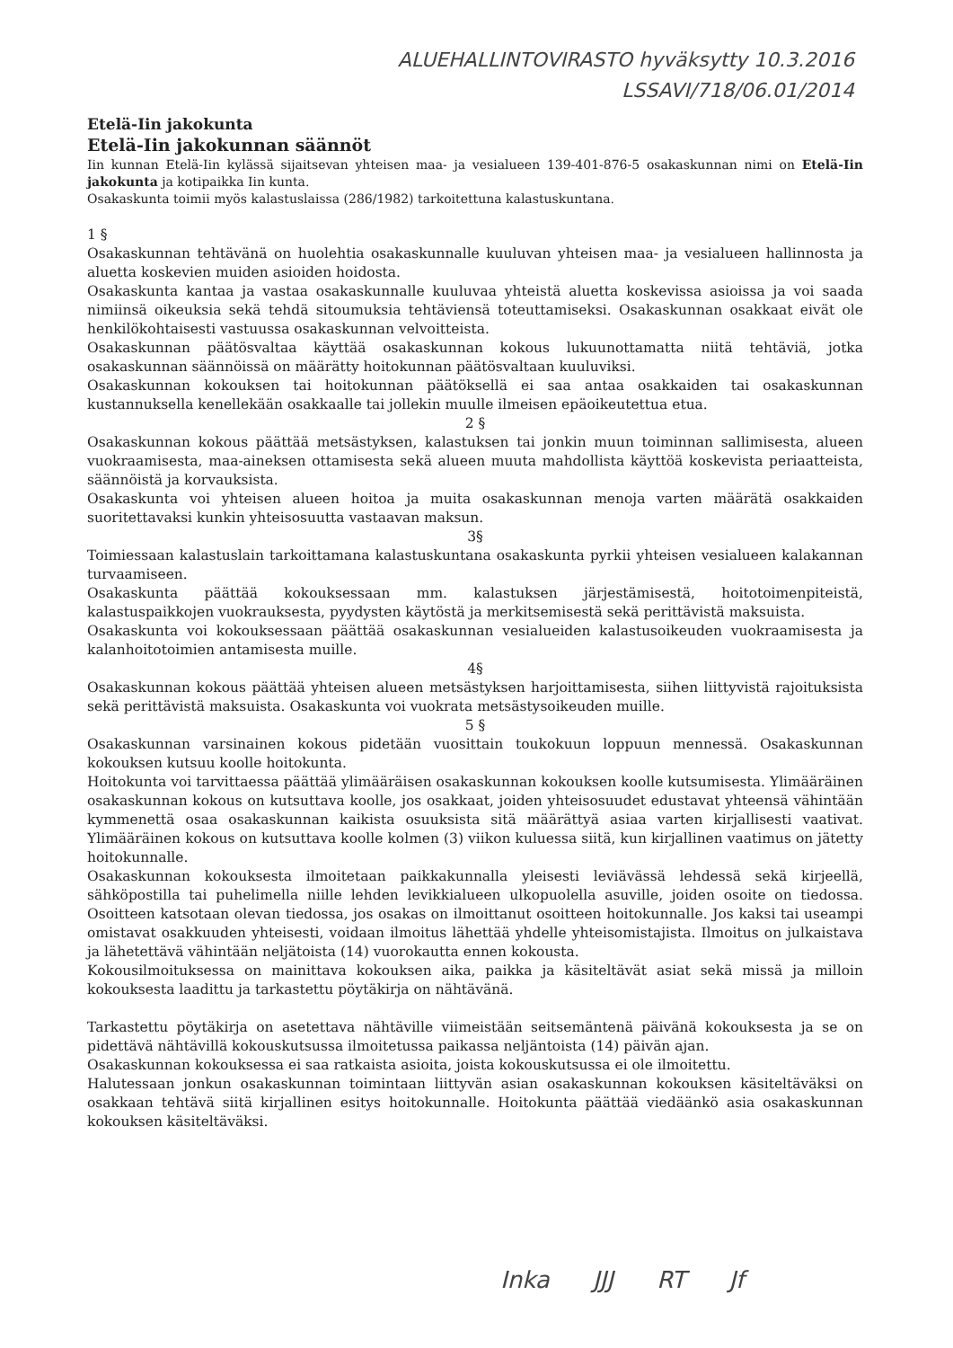ALUEHALLINTOVIRASTO hyväksytty 10.3.2016
LSSAVI/718/06.01/2014
Etelä-Iin jakokunta
Etelä-Iin jakokunnan säännöt
Iin kunnan Etelä-Iin kylässä sijaitsevan yhteisen maa- ja vesialueen 139-401-876-5 osakaskunnan nimi on Etelä-Iin jakokunta ja kotipaikka Iin kunta.
Osakaskunta toimii myös kalastuslaissa (286/1982) tarkoitettuna kalastuskuntana.
1 §
Osakaskunnan tehtävänä on huolehtia osakaskunnalle kuuluvan yhteisen maa- ja vesialueen hallinnosta ja aluetta koskevien muiden asioiden hoidosta.
Osakaskunta kantaa ja vastaa osakaskunnalle kuuluvaa yhteistä aluetta koskevissa asioissa ja voi saada nimiinsä oikeuksia sekä tehdä sitoumuksia tehtäviensä toteuttamiseksi. Osakaskunnan osakkaat eivät ole henkilökohtaisesti vastuussa osakaskunnan velvoitteista.
Osakaskunnan päätösvaltaa käyttää osakaskunnan kokous lukuunottamatta niitä tehtäviä, jotka osakaskunnan säännöissä on määrätty hoitokunnan päätösvaltaan kuuluviksi.
Osakaskunnan kokouksen tai hoitokunnan päätöksellä ei saa antaa osakkaiden tai osakaskunnan kustannuksella kenellekään osakkaalle tai jollekin muulle ilmeisen epäoikeutettua etua.
2 §
Osakaskunnan kokous päättää metsästyksen, kalastuksen tai jonkin muun toiminnan sallimisesta, alueen vuokraamisesta, maa-aineksen ottamisesta sekä alueen muuta mahdollista käyttöä koskevista periaatteista, säännöistä ja korvauksista.
Osakaskunta voi yhteisen alueen hoitoa ja muita osakaskunnan menoja varten määrätä osakkaiden suoritettavaksi kunkin yhteisosuutta vastaavan maksun.
3§
Toimiessaan kalastuslain tarkoittamana kalastuskuntana osakaskunta pyrkii yhteisen vesialueen kalakannan turvaamiseen.
Osakaskunta päättää kokouksessaan mm. kalastuksen järjestämisestä, hoitotoimenpiteistä, kalastuspaikkojen vuokrauksesta, pyydysten käytöstä ja merkitsemisestä sekä perittävistä maksuista.
Osakaskunta voi kokouksessaan päättää osakaskunnan vesialueiden kalastusoikeuden vuokraamisesta ja kalanhoitotoimien antamisesta muille.
4§
Osakaskunnan kokous päättää yhteisen alueen metsästyksen harjoittamisesta, siihen liittyvistä rajoituksista sekä perittävistä maksuista. Osakaskunta voi vuokrata metsästysoikeuden muille.
5 §
Osakaskunnan varsinainen kokous pidetään vuosittain toukokuun loppuun mennessä. Osakaskunnan kokouksen kutsuu koolle hoitokunta.
Hoitokunta voi tarvittaessa päättää ylimääräisen osakaskunnan kokouksen koolle kutsumisesta. Ylimääräinen osakaskunnan kokous on kutsuttava koolle, jos osakkaat, joiden yhteisosuudet edustavat yhteensä vähintään kymmenettä osaa osakaskunnan kaikista osuuksista sitä määrättyä asiaa varten kirjallisesti vaativat. Ylimääräinen kokous on kutsuttava koolle kolmen (3) viikon kuluessa siitä, kun kirjallinen vaatimus on jätetty hoitokunnalle.
Osakaskunnan kokouksesta ilmoitetaan paikkakunnalla yleisesti leviävässä lehdessä sekä kirjeellä, sähköpostilla tai puhelimella niille lehden levikkialueen ulkopuolella asuville, joiden osoite on tiedossa. Osoitteen katsotaan olevan tiedossa, jos osakas on ilmoittanut osoitteen hoitokunnalle. Jos kaksi tai useampi omistavat osakkuuden yhteisesti, voidaan ilmoitus lähettää yhdelle yhteisomistajista. Ilmoitus on julkaistava ja lähetettävä vähintään neljätoista (14) vuorokautta ennen kokousta.
Kokousilmoituksessa on mainittava kokouksen aika, paikka ja käsiteltävät asiat sekä missä ja milloin kokouksesta laadittu ja tarkastettu pöytäkirja on nähtävänä.
Tarkastettu pöytäkirja on asetettava nähtäville viimeistään seitsemäntenä päivänä kokouksesta ja se on pidettävä nähtävillä kokouskutsussa ilmoitetussa paikassa neljäntoista (14) päivän ajan.
Osakaskunnan kokouksessa ei saa ratkaista asioita, joista kokouskutsussa ei ole ilmoitettu.
Halutessaan jonkun osakaskunnan toimintaan liittyvän asian osakaskunnan kokouksen käsiteltäväksi on osakkaan tehtävä siitä kirjallinen esitys hoitokunnalle. Hoitokunta päättää viedäänkö asia osakaskunnan kokouksen käsiteltäväksi.
Inka JJJ RT Jf